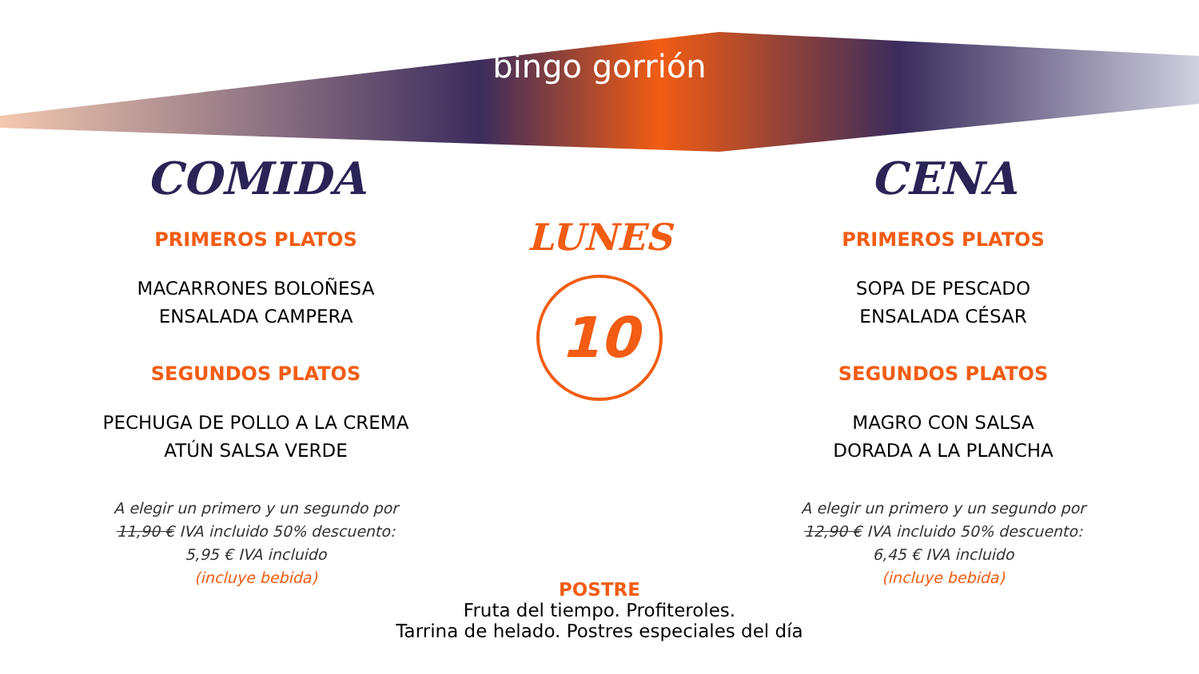bingo gorrión
COMIDA
PRIMEROS PLATOS
MACARRONES BOLOÑESA
ENSALADA CAMPERA
SEGUNDOS PLATOS
PECHUGA DE POLLO A LA CREMA
ATÚN SALSA VERDE
A elegir un primero y un segundo por
11,90 € IVA incluido 50% descuento:
5,95 € IVA incluido
(incluye bebida)
LUNES
10
CENA
PRIMEROS PLATOS
SOPA DE PESCADO
ENSALADA CÉSAR
SEGUNDOS PLATOS
MAGRO CON SALSA
DORADA A LA PLANCHA
A elegir un primero y un segundo por
12,90 € IVA incluido 50% descuento:
6,45 € IVA incluido
(incluye bebida)
POSTRE
Fruta del tiempo. Profiteroles.
Tarrina de helado. Postres especiales del día